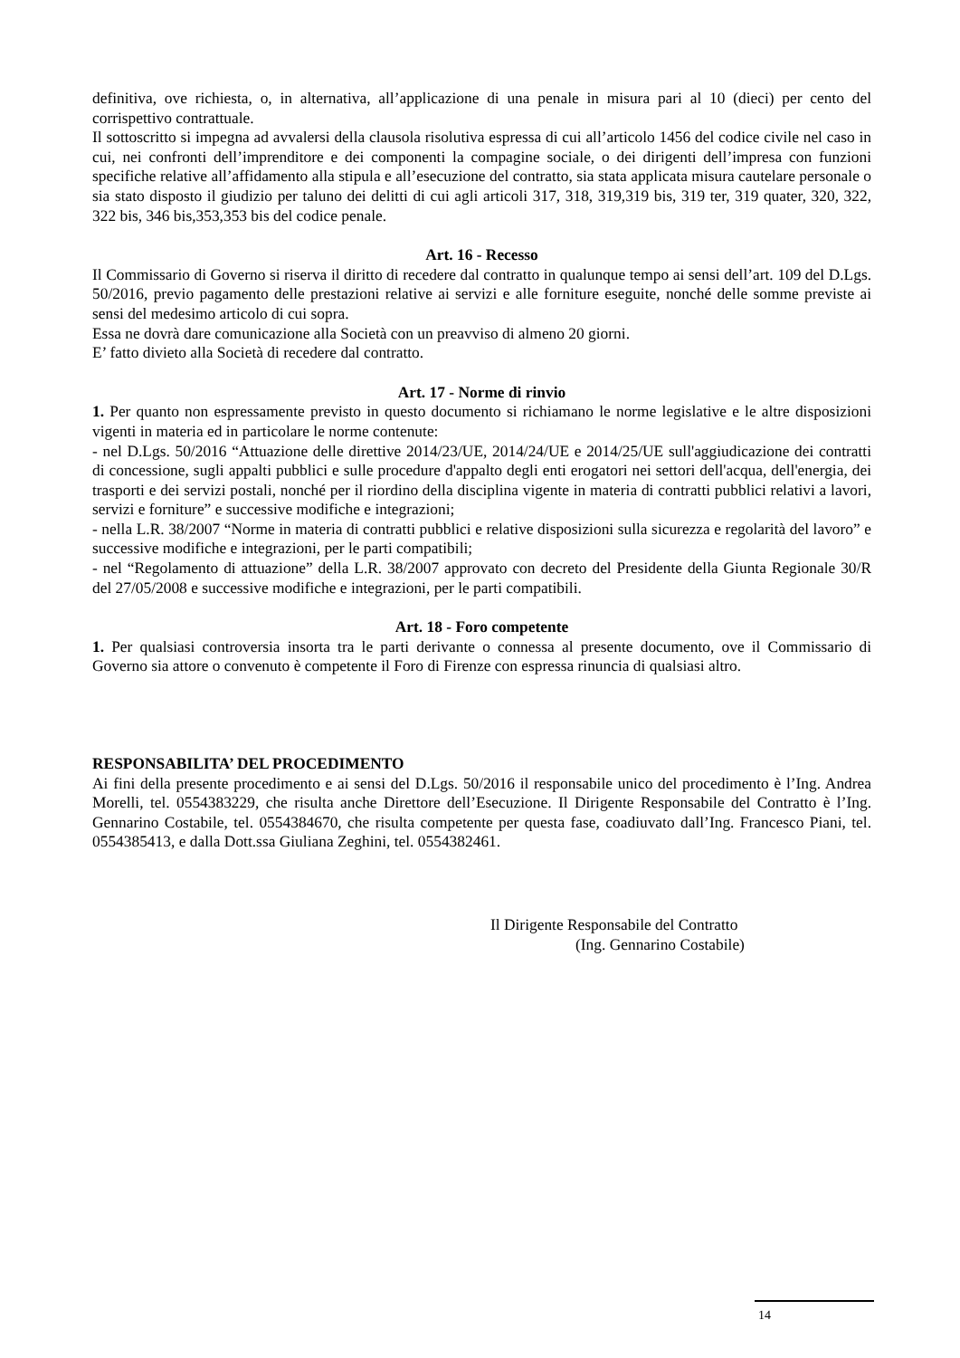definitiva, ove richiesta, o, in alternativa, all’applicazione di una penale in misura pari al 10 (dieci) per cento del corrispettivo contrattuale.
Il sottoscritto si impegna ad avvalersi della clausola risolutiva espressa di cui all’articolo 1456 del codice civile nel caso in cui, nei confronti dell’imprenditore e dei componenti la compagine sociale, o dei dirigenti dell’impresa con funzioni specifiche relative all’affidamento alla stipula e all’esecuzione del contratto, sia stata applicata misura cautelare personale o sia stato disposto il giudizio per taluno dei delitti di cui agli articoli 317, 318, 319,319 bis, 319 ter, 319 quater, 320, 322, 322 bis, 346 bis,353,353 bis del codice penale.
Art. 16 - Recesso
Il Commissario di Governo si riserva il diritto di recedere dal contratto in qualunque tempo ai sensi dell’art. 109 del D.Lgs. 50/2016, previo pagamento delle prestazioni relative ai servizi e alle forniture eseguite, nonché delle somme previste ai sensi del medesimo articolo di cui sopra.
Essa ne dovrà dare comunicazione alla Società con un preavviso di almeno 20 giorni.
E’ fatto divieto alla Società di recedere dal contratto.
Art. 17 - Norme di rinvio
1. Per quanto non espressamente previsto in questo documento si richiamano le norme legislative e le altre disposizioni vigenti in materia ed in particolare le norme contenute:
- nel D.Lgs. 50/2016 “Attuazione delle direttive 2014/23/UE, 2014/24/UE e 2014/25/UE sull'aggiudicazione dei contratti di concessione, sugli appalti pubblici e sulle procedure d'appalto degli enti erogatori nei settori dell'acqua, dell'energia, dei trasporti e dei servizi postali, nonché per il riordino della disciplina vigente in materia di contratti pubblici relativi a lavori, servizi e forniture” e successive modifiche e integrazioni;
- nella L.R. 38/2007 “Norme in materia di contratti pubblici e relative disposizioni sulla sicurezza e regolarità del lavoro” e successive modifiche e integrazioni, per le parti compatibili;
- nel “Regolamento di attuazione” della L.R. 38/2007 approvato con decreto del Presidente della Giunta Regionale 30/R del 27/05/2008 e successive modifiche e integrazioni, per le parti compatibili.
Art. 18 - Foro competente
1. Per qualsiasi controversia insorta tra le parti derivante o connessa al presente documento, ove il Commissario di Governo sia attore o convenuto è competente il Foro di Firenze con espressa rinuncia di qualsiasi altro.
RESPONSABILITA’ DEL PROCEDIMENTO
Ai fini della presente procedimento e ai sensi del D.Lgs. 50/2016 il responsabile unico del procedimento è l’Ing. Andrea Morelli, tel. 0554383229, che risulta anche Direttore dell’Esecuzione. Il Dirigente Responsabile del Contratto è l’Ing. Gennarino Costabile, tel. 0554384670, che risulta competente per questa fase, coadiuvato dall’Ing. Francesco Piani, tel. 0554385413, e dalla Dott.ssa Giuliana Zeghini, tel. 0554382461.
Il Dirigente Responsabile del Contratto
(Ing. Gennarino Costabile)
14